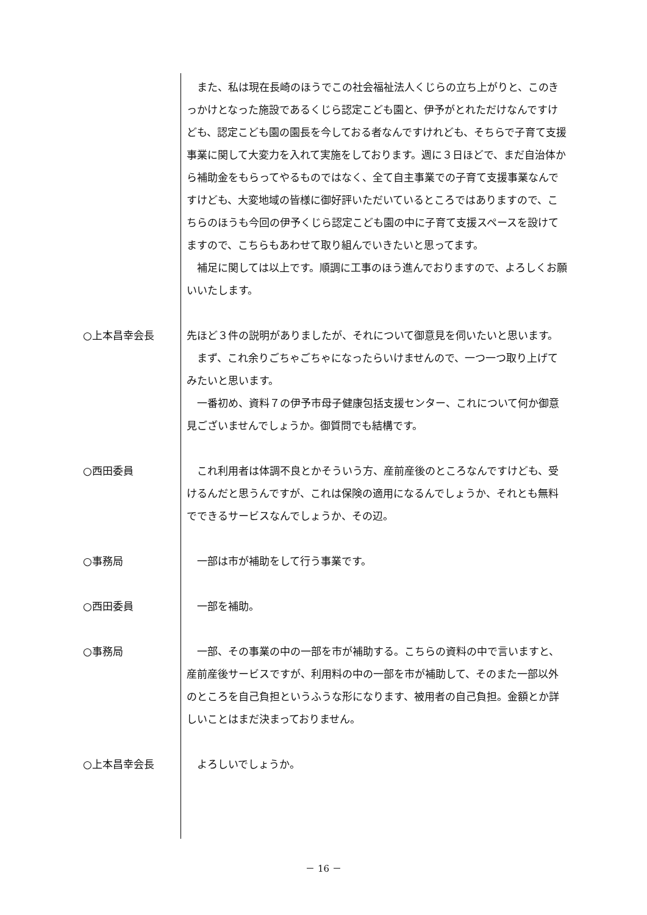また、私は現在長崎のほうでこの社会福祉法人くじらの立ち上がりと、このきっかけとなった施設であるくじら認定こども園と、伊予がとれただけなんですけども、認定こども園の園長を今しておる者なんですけれども、そちらで子育て支援事業に関して大変力を入れて実施をしております。週に３日ほどで、まだ自治体から補助金をもらってやるものではなく、全て自主事業での子育て支援事業なんですけども、大変地域の皆様に御好評いただいているところではありますので、こちらのほうも今回の伊予くじら認定こども園の中に子育て支援スペースを設けてますので、こちらもあわせて取り組んでいきたいと思ってます。
　補足に関しては以上です。順調に工事のほう進んでおりますので、よろしくお願いいたします。
○上本昌幸会長 先ほど３件の説明がありましたが、それについて御意見を伺いたいと思います。
　まず、これ余りごちゃごちゃになったらいけませんので、一つ一つ取り上げてみたいと思います。
　一番初め、資料７の伊予市母子健康包括支援センター、これについて何か御意見ございませんでしょうか。御質問でも結構です。
○西田委員 　これ利用者は体調不良とかそういう方、産前産後のところなんですけども、受けるんだと思うんですが、これは保険の適用になるんでしょうか、それとも無料でできるサービスなんでしょうか、その辺。
○事務局 　一部は市が補助をして行う事業です。
○西田委員 　一部を補助。
○事務局 　一部、その事業の中の一部を市が補助する。こちらの資料の中で言いますと、産前産後サービスですが、利用料の中の一部を市が補助して、そのまた一部以外のところを自己負担というふうな形になります、被用者の自己負担。金額とか詳しいことはまだ決まっておりません。
○上本昌幸会長 　よろしいでしょうか。
－ 16 －